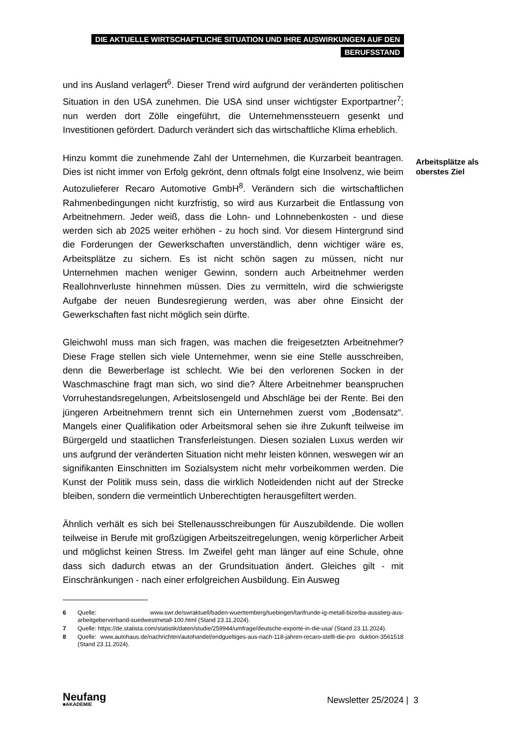DIE AKTUELLE WIRTSCHAFTLICHE SITUATION UND IHRE AUSWIRKUNGEN AUF DEN
BERUFSSTAND
Arbeitsplätze als
oberstes Ziel
und ins Ausland verlagert<sup>6</sup>. Dieser Trend wird aufgrund der veränderten politischen Situation in den USA zunehmen. Die USA sind unser wichtigster Exportpartner<sup>7</sup>; nun werden dort Zölle eingeführt, die Unternehmenssteuern gesenkt und Investitionen gefördert. Dadurch verändert sich das wirtschaftliche Klima erheblich.
Hinzu kommt die zunehmende Zahl der Unternehmen, die Kurzarbeit beantragen. Dies ist nicht immer von Erfolg gekrönt, denn oftmals folgt eine Insolvenz, wie beim Autozulieferer Recaro Automotive GmbH<sup>8</sup>. Verändern sich die wirtschaftlichen Rahmenbedingungen nicht kurzfristig, so wird aus Kurzarbeit die Entlassung von Arbeitnehmern. Jeder weiß, dass die Lohn- und Lohnnebenkosten - und diese werden sich ab 2025 weiter erhöhen - zu hoch sind. Vor diesem Hintergrund sind die Forderungen der Gewerkschaften unverständlich, denn wichtiger wäre es, Arbeitsplätze zu sichern. Es ist nicht schön sagen zu müssen, nicht nur Unternehmen machen weniger Gewinn, sondern auch Arbeitnehmer werden Reallohnverluste hinnehmen müssen. Dies zu vermitteln, wird die schwierigste Aufgabe der neuen Bundesregierung werden, was aber ohne Einsicht der Gewerkschaften fast nicht möglich sein dürfte.
Gleichwohl muss man sich fragen, was machen die freigesetzten Arbeitnehmer? Diese Frage stellen sich viele Unternehmer, wenn sie eine Stelle ausschreiben, denn die Bewerberlage ist schlecht. Wie bei den verlorenen Socken in der Waschmaschine fragt man sich, wo sind die? Ältere Arbeitnehmer beanspruchen Vorruhestandsregelungen, Arbeitslosengeld und Abschläge bei der Rente. Bei den jüngeren Arbeitnehmern trennt sich ein Unternehmen zuerst vom „Bodensatz“. Mangels einer Qualifikation oder Arbeitsmoral sehen sie ihre Zukunft teilweise im Bürgergeld und staatlichen Transferleistungen. Diesen sozialen Luxus werden wir uns aufgrund der veränderten Situation nicht mehr leisten können, weswegen wir an signifikanten Einschnitten im Sozialsystem nicht mehr vorbeikommen werden. Die Kunst der Politik muss sein, dass die wirklich Notleidenden nicht auf der Strecke bleiben, sondern die vermeintlich Unberechtigten herausgefiltert werden.
Ähnlich verhält es sich bei Stellenausschreibungen für Auszubildende. Die wollen teilweise in Berufe mit großzügigen Arbeitszeitregelungen, wenig körperlicher Arbeit und möglichst keinen Stress. Im Zweifel geht man länger auf eine Schule, ohne dass sich dadurch etwas an der Grundsituation ändert. Gleiches gilt - mit Einschränkungen - nach einer erfolgreichen Ausbildung. Ein Ausweg
6 Quelle: www.swr.de/swraktuell/baden-wuerttemberg/tuebingen/tarifrunde-ig-metall-bizerba-ausstieg-aus-arbeitgeberverband-suedwestmetall-100.html (Stand 23.11.2024).
7 Quelle: https://de.statista.com/statistik/daten/studie/259944/umfrage/deutsche-exporte-in-die-usa/ (Stand 23.11.2024).
8 Quelle: www.autohaus.de/nachrichten/autohandel/endgueltiges-aus-nach-118-jahren-recaro-stellt-die-pro duktion-3561518 (Stand 23.11.2024).
Neufang
■AKADEMIE
Newsletter 25/2024 | 3